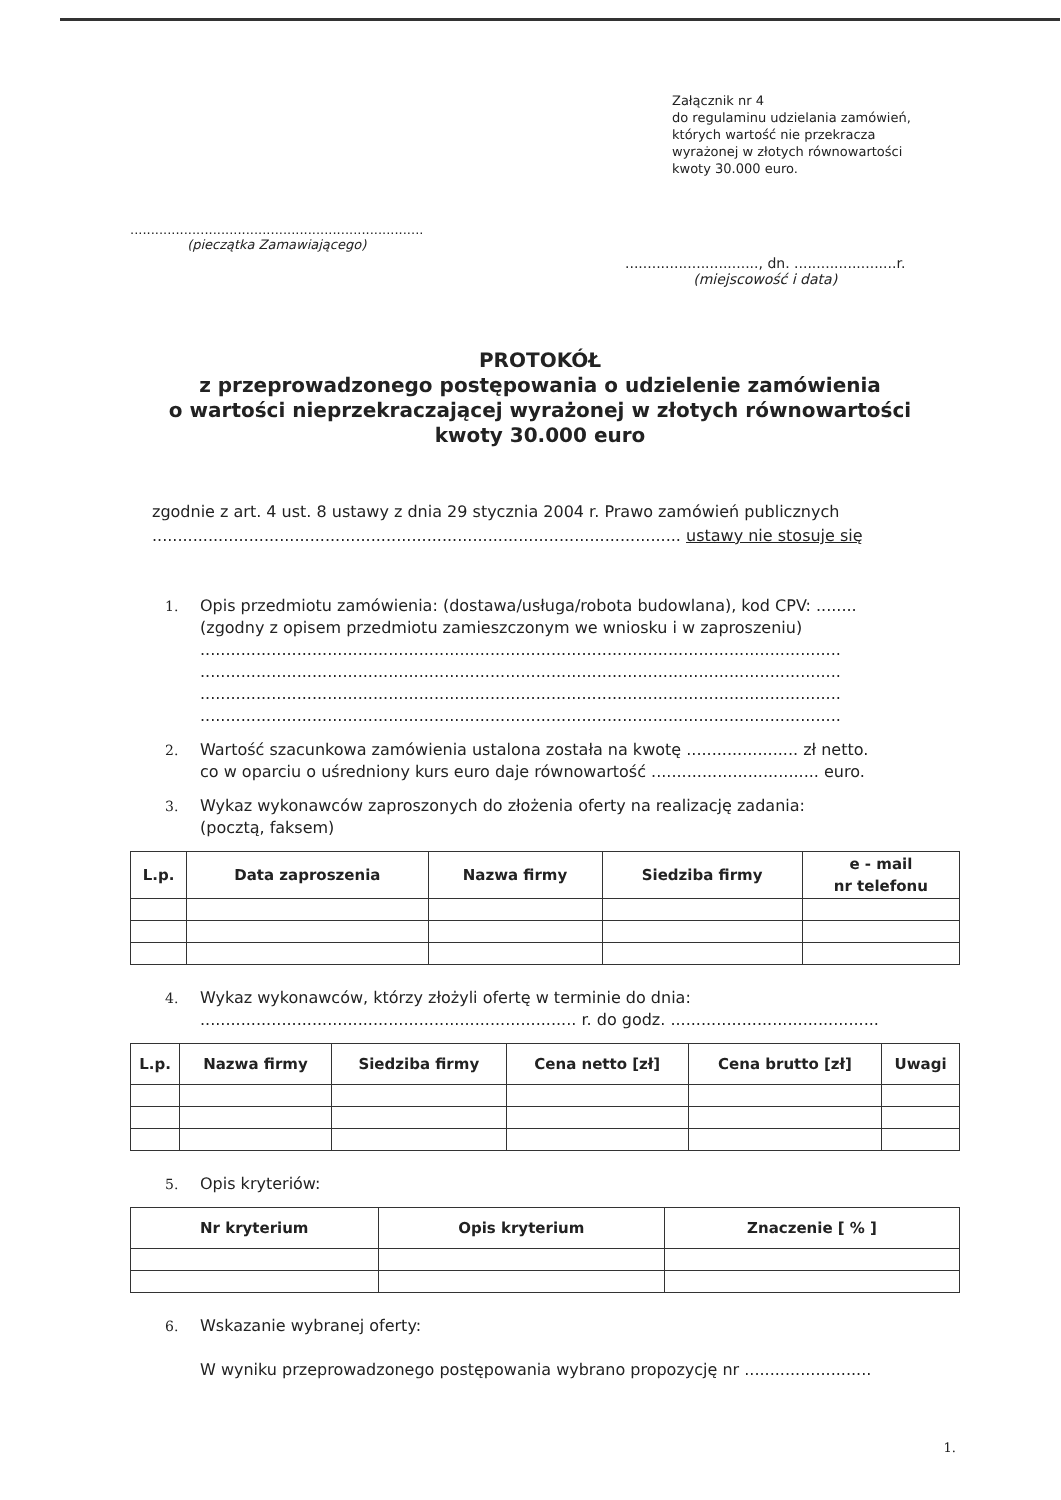Załącznik nr 4
do regulaminu udzielania zamówień,
których wartość nie przekracza
wyrażonej w złotych równowartości
kwoty 30.000 euro.
.......................................................................
(pieczątka Zamawiającego)
.............................., dn. .......................r.
(miejscowość i data)
PROTOKÓŁ
z przeprowadzonego postępowania o udzielenie zamówienia
o wartości nieprzekraczającej wyrażonej w złotych równowartości
kwoty 30.000 euro
zgodnie z art. 4 ust. 8 ustawy z dnia 29 stycznia 2004 r. Prawo zamówień publicznych
........................................................................................................ ustawy nie stosuje się
1. Opis przedmiotu zamówienia: (dostawa/usługa/robota budowlana), kod CPV: ........
(zgodny z opisem przedmiotu zamieszczonym we wniosku i w zaproszeniu)
..............................................................................................................................
..............................................................................................................................
..............................................................................................................................
..............................................................................................................................
2. Wartość szacunkowa zamówienia ustalona została na kwotę ...................... zł netto.
co w oparciu o uśredniony kurs euro daje równowartość ................................. euro.
3. Wykaz wykonawców zaproszonych do złożenia oferty na realizację zadania:
(pocztą, faksem)
| L.p. | Data zaproszenia | Nazwa firmy | Siedziba firmy | e - mail nr telefonu |
| --- | --- | --- | --- | --- |
4. Wykaz wykonawców, którzy złożyli ofertę w terminie do dnia:
.......................................................................... r. do godz. .........................................
| L.p. | Nazwa firmy | Siedziba firmy | Cena netto [zł] | Cena brutto [zł] | Uwagi |
| --- | --- | --- | --- | --- | --- |
5. Opis kryteriów:
| Nr kryterium | Opis kryterium | Znaczenie [ % ] |
| --- | --- | --- |
6. Wskazanie wybranej oferty:
W wyniku przeprowadzonego postępowania wybrano propozycję nr .........................
1.